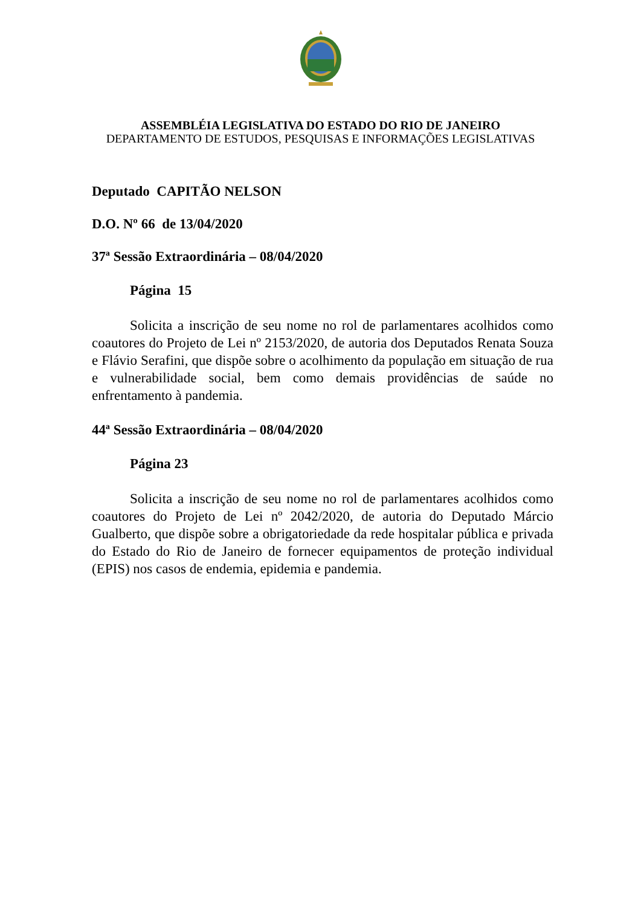ASSEMBLÉIA LEGISLATIVA DO ESTADO DO RIO DE JANEIRO
DEPARTAMENTO DE ESTUDOS, PESQUISAS E INFORMAÇÕES LEGISLATIVAS
Deputado CAPITÃO NELSON
D.O. Nº 66 de 13/04/2020
37ª Sessão Extraordinária – 08/04/2020
Página 15
Solicita a inscrição de seu nome no rol de parlamentares acolhidos como coautores do Projeto de Lei nº 2153/2020, de autoria dos Deputados Renata Souza e Flávio Serafini, que dispõe sobre o acolhimento da população em situação de rua e vulnerabilidade social, bem como demais providências de saúde no enfrentamento à pandemia.
44ª Sessão Extraordinária – 08/04/2020
Página 23
Solicita a inscrição de seu nome no rol de parlamentares acolhidos como coautores do Projeto de Lei nº 2042/2020, de autoria do Deputado Márcio Gualberto, que dispõe sobre a obrigatoriedade da rede hospitalar pública e privada do Estado do Rio de Janeiro de fornecer equipamentos de proteção individual (EPIS) nos casos de endemia, epidemia e pandemia.